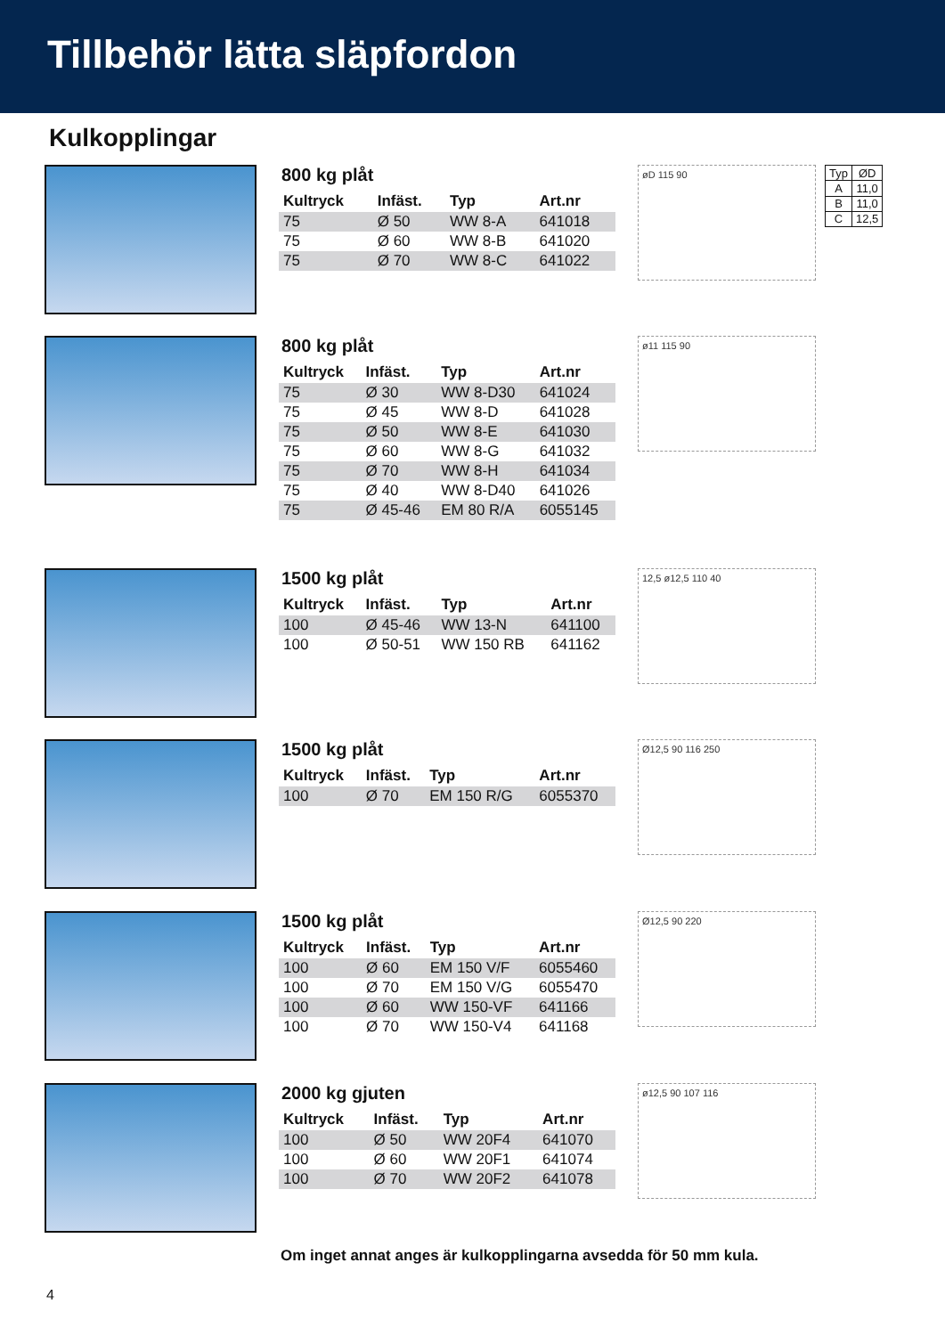Tillbehör lätta släpfordon
Kulkopplingar
800 kg plåt
| Kultryck | Infäst. | Typ | Art.nr |
| --- | --- | --- | --- |
| 75 | Ø 50 | WW 8-A | 641018 |
| 75 | Ø 60 | WW 8-B | 641020 |
| 75 | Ø 70 | WW 8-C | 641022 |
øD 115 90
| Typ | ØD |
| A | 11,0 |
| B | 11,0 |
| C | 12,5 |
800 kg plåt
| Kultryck | Infäst. | Typ | Art.nr |
| --- | --- | --- | --- |
| 75 | Ø 30 | WW 8-D30 | 641024 |
| 75 | Ø 45 | WW 8-D | 641028 |
| 75 | Ø 50 | WW 8-E | 641030 |
| 75 | Ø 60 | WW 8-G | 641032 |
| 75 | Ø 70 | WW 8-H | 641034 |
| 75 | Ø 40 | WW 8-D40 | 641026 |
| 75 | Ø 45-46 | EM 80 R/A | 6055145 |
ø11 115 90
1500 kg plåt
| Kultryck | Infäst. | Typ | Art.nr |
| --- | --- | --- | --- |
| 100 | Ø 45-46 | WW 13-N | 641100 |
| 100 | Ø 50-51 | WW 150 RB | 641162 |
12,5 ø12,5 110 40
1500 kg plåt
| Kultryck | Infäst. | Typ | Art.nr |
| --- | --- | --- | --- |
| 100 | Ø 70 | EM 150 R/G | 6055370 |
Ø12,5 90 116 250
1500 kg plåt
| Kultryck | Infäst. | Typ | Art.nr |
| --- | --- | --- | --- |
| 100 | Ø 60 | EM 150 V/F | 6055460 |
| 100 | Ø 70 | EM 150 V/G | 6055470 |
| 100 | Ø 60 | WW 150-VF | 641166 |
| 100 | Ø 70 | WW 150-V4 | 641168 |
Ø12,5 90 220
2000 kg gjuten
| Kultryck | Infäst. | Typ | Art.nr |
| --- | --- | --- | --- |
| 100 | Ø 50 | WW 20F4 | 641070 |
| 100 | Ø 60 | WW 20F1 | 641074 |
| 100 | Ø 70 | WW 20F2 | 641078 |
ø12,5 90 107 116
Om inget annat anges är kulkopplingarna avsedda för 50 mm kula.
4